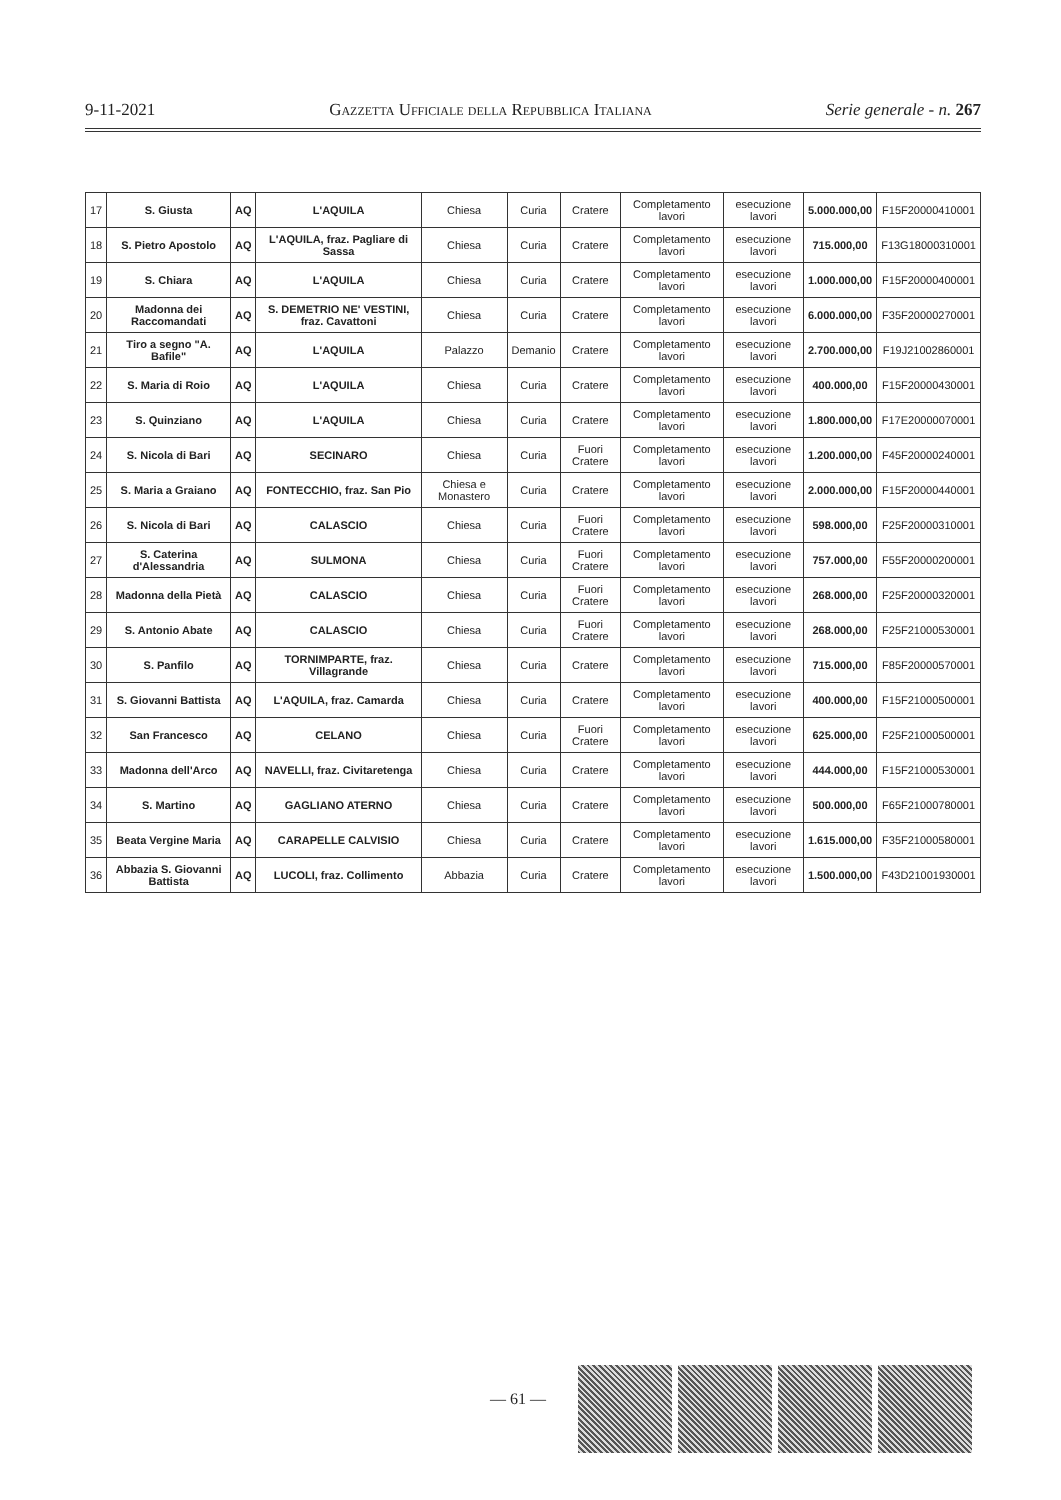9-11-2021 Gazzetta Ufficiale della Repubblica Italiana Serie generale - n. 267
| 17 | S. Giusta | AQ | L'AQUILA | Chiesa | Curia | Cratere | Completamento lavori | esecuzione lavori | 5.000.000,00 | F15F20000410001 |
| 18 | S. Pietro Apostolo | AQ | L'AQUILA, fraz. Pagliare di Sassa | Chiesa | Curia | Cratere | Completamento lavori | esecuzione lavori | 715.000,00 | F13G18000310001 |
| 19 | S. Chiara | AQ | L'AQUILA | Chiesa | Curia | Cratere | Completamento lavori | esecuzione lavori | 1.000.000,00 | F15F20000400001 |
| 20 | Madonna dei Raccomandati | AQ | S. DEMETRIO NE' VESTINI, fraz. Cavattoni | Chiesa | Curia | Cratere | Completamento lavori | esecuzione lavori | 6.000.000,00 | F35F20000270001 |
| 21 | Tiro a segno "A. Bafile" | AQ | L'AQUILA | Palazzo | Demanio | Cratere | Completamento lavori | esecuzione lavori | 2.700.000,00 | F19J21002860001 |
| 22 | S. Maria di Roio | AQ | L'AQUILA | Chiesa | Curia | Cratere | Completamento lavori | esecuzione lavori | 400.000,00 | F15F20000430001 |
| 23 | S. Quinziano | AQ | L'AQUILA | Chiesa | Curia | Cratere | Completamento lavori | esecuzione lavori | 1.800.000,00 | F17E20000070001 |
| 24 | S. Nicola di Bari | AQ | SECINARO | Chiesa | Curia | Fuori Cratere | Completamento lavori | esecuzione lavori | 1.200.000,00 | F45F20000240001 |
| 25 | S. Maria a Graiano | AQ | FONTECCHIO, fraz. San Pio | Chiesa e Monastero | Curia | Cratere | Completamento lavori | esecuzione lavori | 2.000.000,00 | F15F20000440001 |
| 26 | S. Nicola di Bari | AQ | CALASCIO | Chiesa | Curia | Fuori Cratere | Completamento lavori | esecuzione lavori | 598.000,00 | F25F20000310001 |
| 27 | S. Caterina d'Alessandria | AQ | SULMONA | Chiesa | Curia | Fuori Cratere | Completamento lavori | esecuzione lavori | 757.000,00 | F55F20000200001 |
| 28 | Madonna della Pietà | AQ | CALASCIO | Chiesa | Curia | Fuori Cratere | Completamento lavori | esecuzione lavori | 268.000,00 | F25F20000320001 |
| 29 | S. Antonio Abate | AQ | CALASCIO | Chiesa | Curia | Fuori Cratere | Completamento lavori | esecuzione lavori | 268.000,00 | F25F21000530001 |
| 30 | S. Panfilo | AQ | TORNIMPARTE, fraz. Villagrande | Chiesa | Curia | Cratere | Completamento lavori | esecuzione lavori | 715.000,00 | F85F20000570001 |
| 31 | S. Giovanni Battista | AQ | L'AQUILA, fraz. Camarda | Chiesa | Curia | Cratere | Completamento lavori | esecuzione lavori | 400.000,00 | F15F21000500001 |
| 32 | San Francesco | AQ | CELANO | Chiesa | Curia | Fuori Cratere | Completamento lavori | esecuzione lavori | 625.000,00 | F25F21000500001 |
| 33 | Madonna dell'Arco | AQ | NAVELLI, fraz. Civitaretenga | Chiesa | Curia | Cratere | Completamento lavori | esecuzione lavori | 444.000,00 | F15F21000530001 |
| 34 | S. Martino | AQ | GAGLIANO ATERNO | Chiesa | Curia | Cratere | Completamento lavori | esecuzione lavori | 500.000,00 | F65F21000780001 |
| 35 | Beata Vergine Maria | AQ | CARAPELLE CALVISIO | Chiesa | Curia | Cratere | Completamento lavori | esecuzione lavori | 1.615.000,00 | F35F21000580001 |
| 36 | Abbazia S. Giovanni Battista | AQ | LUCOLI, fraz. Collimento | Abbazia | Curia | Cratere | Completamento lavori | esecuzione lavori | 1.500.000,00 | F43D21001930001 |
— 61 —